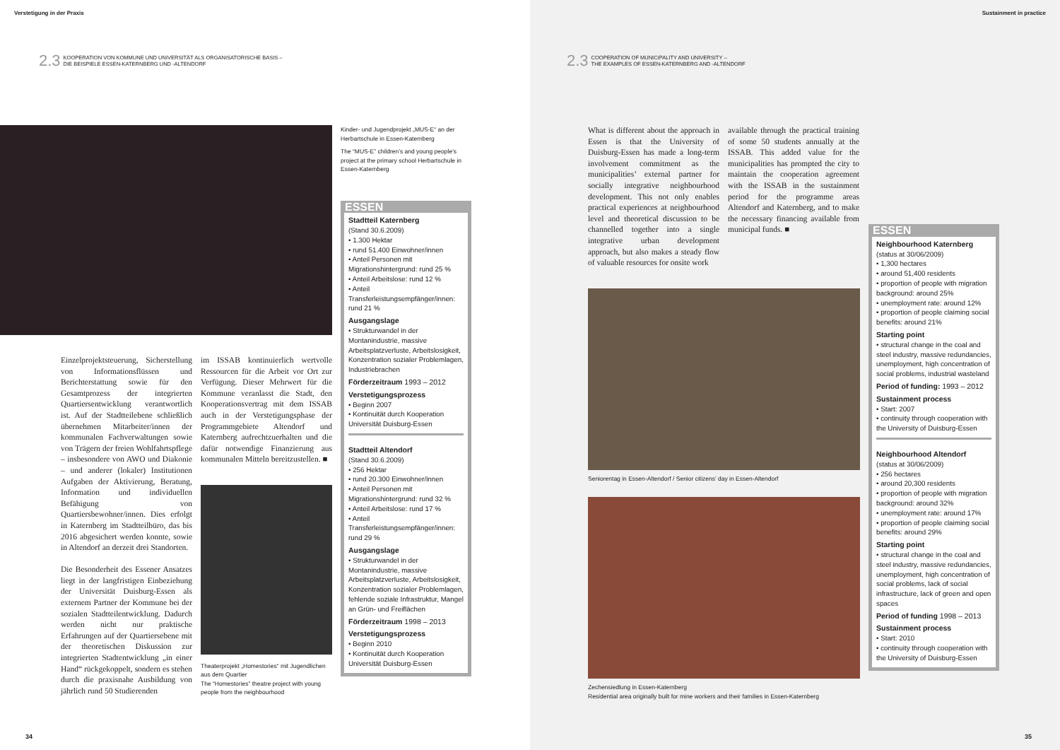Verstetigung in der Praxis
2.3 KOOPERATION VON KOMMUNE UND UNIVERSITÄT ALS ORGANISATORISCHE BASIS –
DIE BEISPIELE ESSEN-KATERNBERG UND -ALTENDORF
Einzelprojektsteuerung, Sicherstellung von Informationsflüssen und Berichterstattung sowie für den Gesamtprozess der integrierten Quartiersentwicklung verantwortlich ist. Auf der Stadtteilebene schließlich übernehmen Mitarbeiter/innen der kommunalen Fachverwaltungen sowie von Trägern der freien Wohlfahrtspflege – insbesondere von AWO und Diakonie – und anderer (lokaler) Institutionen Aufgaben der Aktivierung, Beratung, Information und individuellen Befähigung von Quartiersbewohner/innen. Dies erfolgt in Katernberg im Stadtteilbüro, das bis 2016 abgesichert werden konnte, sowie in Altendorf an derzeit drei Standorten.
Die Besonderheit des Essener Ansatzes liegt in der langfristigen Einbeziehung der Universität Duisburg-Essen als externem Partner der Kommune bei der sozialen Stadtteilentwicklung. Dadurch werden nicht nur praktische Erfahrungen auf der Quartiersebene mit der theoretischen Diskussion zur integrierten Stadtentwicklung „in einer Hand“ rückgekoppelt, sondern es stehen durch die praxisnahe Ausbildung von jährlich rund 50 Studierenden
im ISSAB kontinuierlich wertvolle Ressourcen für die Arbeit vor Ort zur Verfügung. Dieser Mehrwert für die Kommune veranlasst die Stadt, den Kooperationsvertrag mit dem ISSAB auch in der Verstetigungsphase der Programmgebiete Altendorf und Katernberg aufrechtzuerhalten und die dafür notwendige Finanzierung aus kommunalen Mitteln bereitzustellen. ■
Theaterprojekt „Homestories“ mit Jugendlichen aus dem Quartier
The “Homestories” theatre project with young people from the neighbourhood
Kinder- und Jugendprojekt „MUS-E“ an der Herbartschule in Essen-Katernberg
The “MUS-E” children’s and young people’s project at the primary school Herbartschule in Essen-Katernberg
ESSEN
Stadtteil Katernberg
(Stand 30.6.2009)
• 1.300 Hektar
• rund 51.400 Einwohner/innen
• Anteil Personen mit Migrationshintergrund: rund 25 %
• Anteil Arbeitslose: rund 12 %
• Anteil Transferleistungsempfänger/innen: rund 21 %
Ausgangslage
• Strukturwandel in der Montanindustrie, massive Arbeitsplatzverluste, Arbeitslosigkeit, Konzentration sozialer Problemlagen, Industriebrachen
Förderzeitraum 1993 – 2012
Verstetigungsprozess
• Beginn 2007
• Kontinuität durch Kooperation Universität Duisburg-Essen
Stadtteil Altendorf
(Stand 30.6.2009)
• 256 Hektar
• rund 20.300 Einwohner/innen
• Anteil Personen mit Migrationshintergrund: rund 32 %
• Anteil Arbeitslose: rund 17 %
• Anteil Transferleistungsempfänger/innen: rund 29 %
Ausgangslage
• Strukturwandel in der Montanindustrie, massive Arbeitsplatzverluste, Arbeitslosigkeit, Konzentration sozialer Problemlagen, fehlende soziale Infrastruktur, Mangel an Grün- und Freiflächen
Förderzeitraum 1998 – 2013
Verstetigungsprozess
• Beginn 2010
• Kontinuität durch Kooperation Universität Duisburg-Essen
34
Sustainment in practice
2.3 COOPERATION OF MUNICIPALITY AND UNIVERSITY –
THE EXAMPLES OF ESSEN-KATERNBERG AND -ALTENDORF
What is different about the approach in Essen is that the University of Duisburg-Essen has made a long-term involvement commitment as the municipalities’ external partner for socially integrative neighbourhood development. This not only enables practical experiences at neighbourhood level and theoretical discussion to be channelled together into a single integrative urban development approach, but also makes a steady flow of valuable resources for onsite work
available through the practical training of some 50 students annually at the ISSAB. This added value for the municipalities has prompted the city to maintain the cooperation agreement with the ISSAB in the sustainment period for the programme areas Altendorf and Katernberg, and to make the necessary financing available from municipal funds. ■
Seniorentag in Essen-Altendorf / Senior citizens’ day in Essen-Altendorf
Zechensiedlung in Essen-Katernberg
Residential area originally built for mine workers and their families in Essen-Katernberg
ESSEN
Neighbourhood Katernberg
(status at 30/06/2009)
• 1,300 hectares
• around 51,400 residents
• proportion of people with migration background: around 25%
• unemployment rate: around 12%
• proportion of people claiming social benefits: around 21%
Starting point
• structural change in the coal and steel industry, massive redundancies, unemployment, high concentration of social problems, industrial wasteland
Period of funding: 1993 – 2012
Sustainment process
• Start: 2007
• continuity through cooperation with the University of Duisburg-Essen
Neighbourhood Altendorf
(status at 30/06/2009)
• 256 hectares
• around 20,300 residents
• proportion of people with migration background: around 32%
• unemployment rate: around 17%
• proportion of people claiming social benefits: around 29%
Starting point
• structural change in the coal and steel industry, massive redundancies, unemployment, high concentration of social problems, lack of social infrastructure, lack of green and open spaces
Period of funding 1998 – 2013
Sustainment process
• Start: 2010
• continuity through cooperation with the University of Duisburg-Essen
35